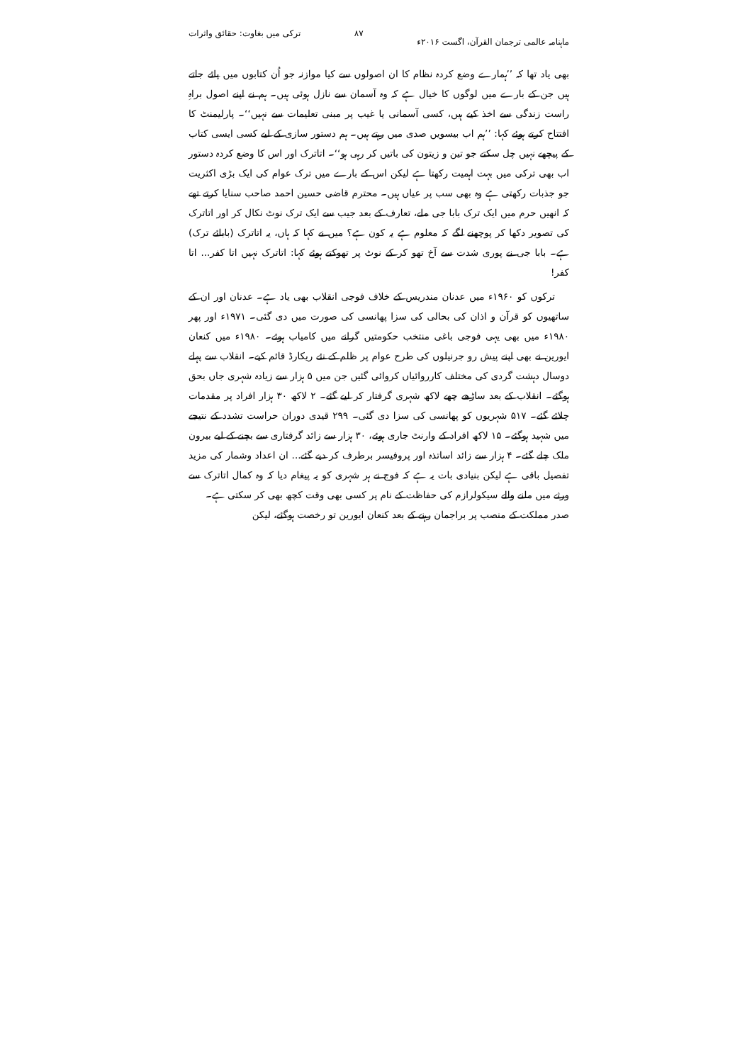ماہنامہ عالمی ترجمان القرآن، اگست ۲۰۱۶ء ۸۷ ترکی میں بغاوت: حقائق واثرات
بھی یاد تھا کہ ’’ہمارے وضع کردہ نظام کا ان اصولوں سے کیا موازنہ جو اُن کتابوں میں پائے جاتے ہیں جن کے بارے میں لوگوں کا خیال ہے کہ وہ آسمان سے نازل ہوئی ہیں۔ ہم نے اپنے اصول براہِ راست زندگی سے اخذ کیے ہیں، کسی آسمانی یا غیب پر مبنی تعلیمات سے نہیں‘‘۔ پارلیمنٹ کا افتتاح کرتے ہوئے کہا: ’’ہم اب بیسویں صدی میں رہتے ہیں۔ ہم دستور سازی کے لیے کسی ایسی کتاب کے پیچھے نہیں چل سکتے جو تین و زیتون کی باتیں کر رہی ہو‘‘۔ اتاترک اور اس کا وضع کردہ دستور اب بھی ترکی میں بہت اہمیت رکھتا ہے لیکن اس کے بارے میں ترک عوام کی ایک بڑی اکثریت جو جذبات رکھتی ہے وہ بھی سب پر عیاں ہیں۔ محترم قاضی حسین احمد صاحب سنایا کرتے تھے کہ انھیں حرم میں ایک ترک بابا جی ملے، تعارف کے بعد جیب سے ایک ترک نوٹ نکال کر اور اتاترک کی تصویر دکھا کر پوچھنے لگے کہ معلوم ہے یہ کون ہے؟ میں نے کہا کہ ہاں، یہ اتاترک (بابائے ترک) ہے۔ بابا جی نے پوری شدت سے آخ تھو کر کے نوٹ پر تھوکتے ہوئے کہا: اتاترک نہیں اتا کفر... اتا کفر!
ترکوں کو ۱۹۶۰ء میں عدنان مندریس کے خلاف فوجی انقلاب بھی یاد ہے۔ عدنان اور ان کے ساتھیوں کو قرآن و اذان کی بحالی کی سزا پھانسی کی صورت میں دی گئی۔ ۱۹۷۱ء اور پھر ۱۹۸۰ء میں بھی یہی فوجی باغی منتخب حکومتیں گرانے میں کامیاب ہوئے۔ ۱۹۸۰ء میں کنعان ایورین نے بھی اپنے پیش رو جرنیلوں کی طرح عوام پر ظلم کے نئے ریکارڈ قائم کیے۔ انقلاب سے پہلے دوسال دہشت گردی کی مختلف کارروائیاں کروائی گئیں جن میں ۵ ہزار سے زیادہ شہری جاں بحق ہوگئے۔ انقلاب کے بعد ساڑھے چھے لاکھ شہری گرفتار کر لیے گئے۔ ۲ لاکھ ۳۰ ہزار افراد پر مقدمات چلائے گئے۔ ۵۱۷ شہریوں کو پھانسی کی سزا دی گئی۔ ۲۹۹ قیدی دوران حراست تشدد کے نتیجے میں شہید ہوگئے۔ ۱۵ لاکھ افراد کے وارنٹ جاری ہوئے، ۳۰ ہزار سے زائد گرفتاری سے بچنے کے لیے بیرون ملک چلے گئے۔ ۴ ہزار سے زائد اساتذہ اور پروفیسر برطرف کر دیے گئے... ان اعداد وشمار کی مزید تفصیل باقی ہے لیکن بنیادی بات یہ ہے کہ فوج نے ہر شہری کو یہ پیغام دیا کہ وہ کمال اتاترک سے ورثے میں ملنے والے سیکولرازم کی حفاظت کے نام پر کسی بھی وقت کچھ بھی کر سکتی ہے۔
صدر مملکت کے منصب پر براجمان رہنے کے بعد کنعان ایورین تو رخصت ہوگئے، لیکن